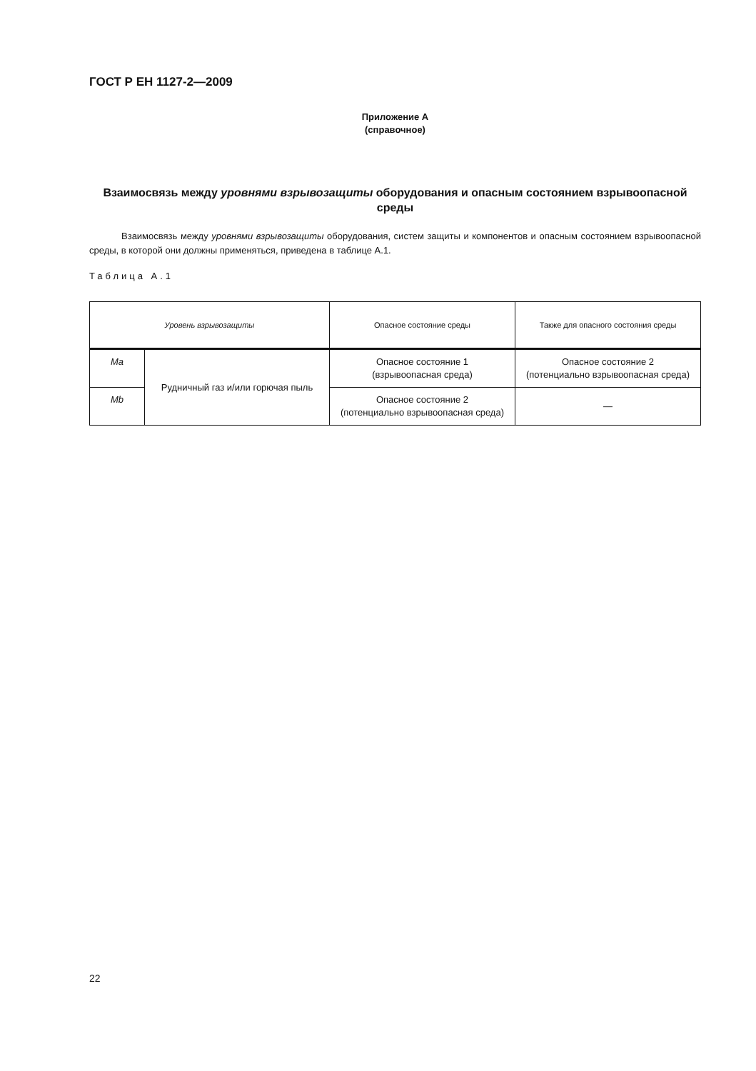ГОСТ Р ЕН 1127-2—2009
Приложение А
(справочное)
Взаимосвязь между уровнями взрывозащиты оборудования и опасным состоянием взрывоопасной среды
Взаимосвязь между уровнями взрывозащиты оборудования, систем защиты и компонентов и опасным состоянием взрывоопасной среды, в которой они должны применяться, приведена в таблице А.1.
Таблица А.1
| Уровень взрывозащиты | | Опасное состояние среды | Также для опасного состояния среды |
| --- | --- | --- | --- |
| Ma | Рудничный газ и/или горючая пыль | Опасное состояние 1 (взрывоопасная среда) | Опасное состояние 2 (потенциально взрывоопасная среда) |
| Mb | | Опасное состояние 2 (потенциально взрывоопасная среда) | — |
22